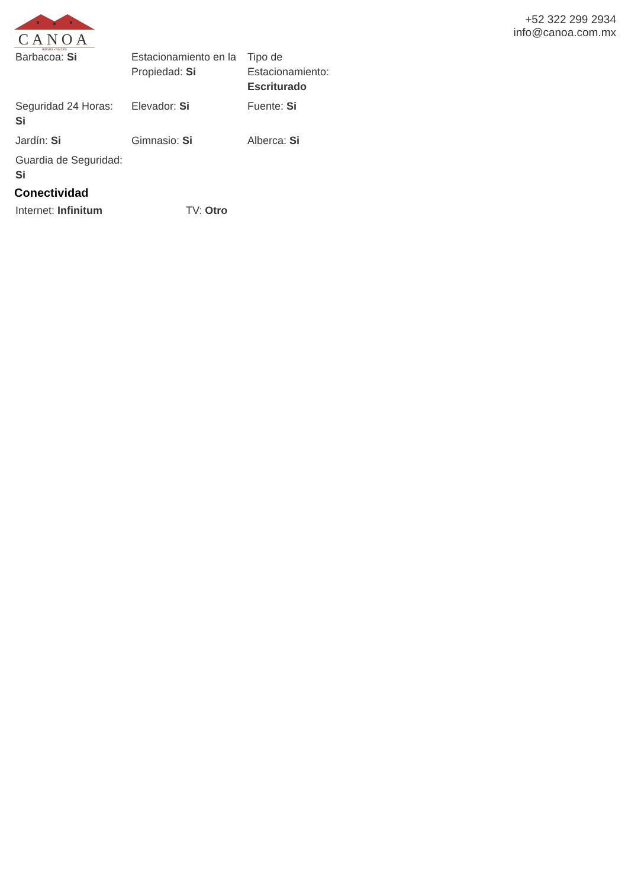CANOA
BIENES • RAICES
+52 322 299 2934
info@canoa.com.mx
| Barbacoa: Si | Estacionamiento en la Propiedad: Si | Tipo de Estacionamiento: Escriturado |
| Seguridad 24 Horas: Si | Elevador: Si | Fuente: Si |
| Jardín: Si | Gimnasio: Si | Alberca: Si |
| Guardia de Seguridad: Si | | |
Conectividad
| Internet: Infinitum | TV: Otro |